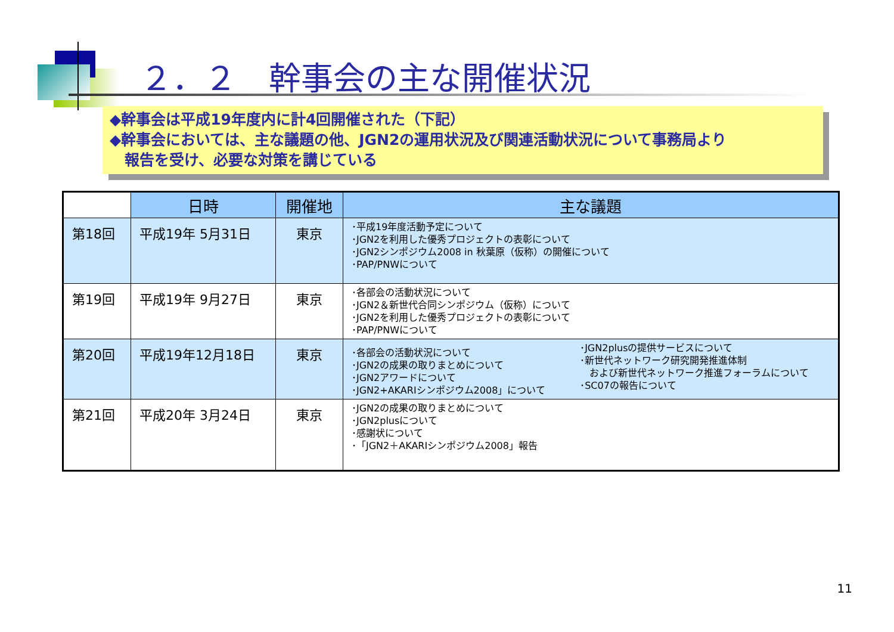２．２　幹事会の主な開催状況
◆幹事会は平成19年度内に計4回開催された（下記）
◆幹事会においては、主な議題の他、JGN2の運用状況及び関連活動状況について事務局より
　報告を受け、必要な対策を講じている
| | 日時 | 開催地 | 主な議題 | |
| --- | --- | --- | --- | --- |
| 第18回 | 平成19年 5月31日 | 東京 | ･平成19年度活動予定について ･JGN2を利用した優秀プロジェクトの表彰について ･JGN2シンポジウム2008 in 秋葉原（仮称）の開催について ･PAP/PNWについて | |
| 第19回 | 平成19年 9月27日 | 東京 | ･各部会の活動状況について ･JGN2＆新世代合同シンポジウム（仮称）について ･JGN2を利用した優秀プロジェクトの表彰について ･PAP/PNWについて | |
| 第20回 | 平成19年12月18日 | 東京 | ･各部会の活動状況について ･JGN2の成果の取りまとめについて ･JGN2アワードについて ･JGN2+AKARIシンポジウム2008」について | ･JGN2plusの提供サービスについて ･新世代ネットワーク研究開発推進体制 および新世代ネットワーク推進フォーラムについて ･SC07の報告について |
| 第21回 | 平成20年 3月24日 | 東京 | ･JGN2の成果の取りまとめについて ･JGN2plusについて ･感謝状について ･「JGN2＋AKARIシンポジウム2008」報告 | |
11